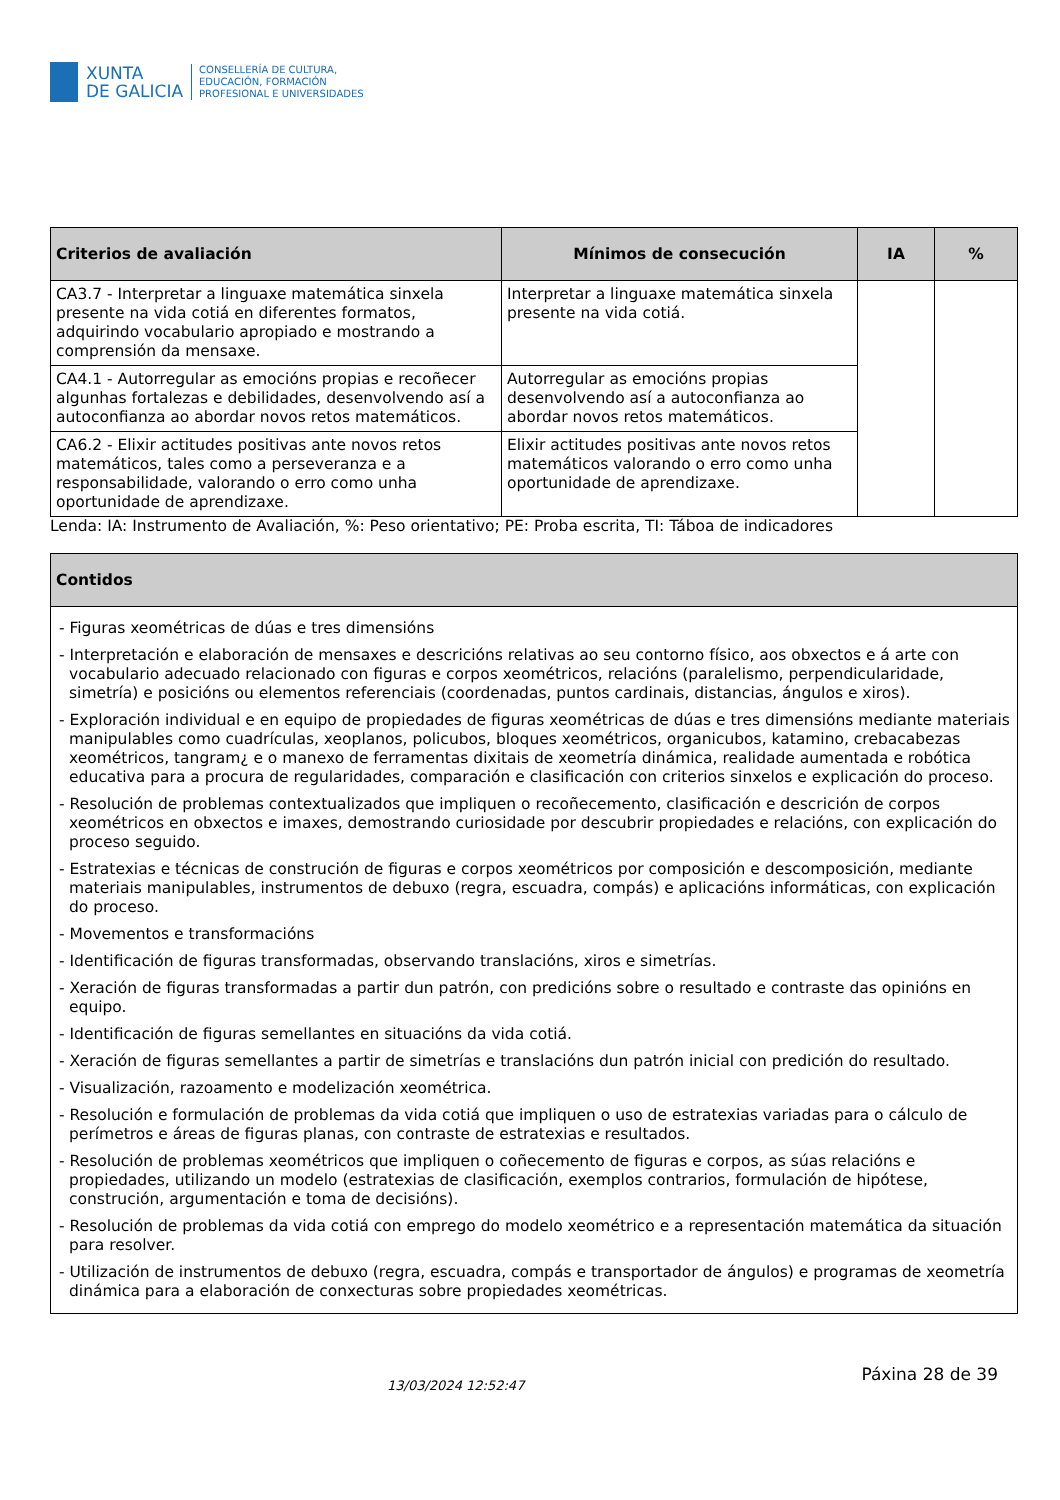XUNTA
DE GALICIA
CONSELLERÍA DE CULTURA,
EDUCACIÓN, FORMACIÓN
PROFESIONAL E UNIVERSIDADES
| Criterios de avaliación | Mínimos de consecución | IA | % |
| --- | --- | --- | --- |
| CA3.7 - Interpretar a linguaxe matemática sinxela presente na vida cotiá en diferentes formatos, adquirindo vocabulario apropiado e mostrando a comprensión da mensaxe. | Interpretar a linguaxe matemática sinxela presente na vida cotiá. | | |
| CA4.1 - Autorregular as emocións propias e recoñecer algunhas fortalezas e debilidades, desenvolvendo así a autoconfianza ao abordar novos retos matemáticos. | Autorregular as emocións propias desenvolvendo así a autoconfianza ao abordar novos retos matemáticos. | | |
| CA6.2 - Elixir actitudes positivas ante novos retos matemáticos, tales como a perseveranza e a responsabilidade, valorando o erro como unha oportunidade de aprendizaxe. | Elixir actitudes positivas ante novos retos matemáticos valorando o erro como unha oportunidade de aprendizaxe. | | |
Lenda: IA: Instrumento de Avaliación, %: Peso orientativo; PE: Proba escrita, TI: Táboa de indicadores
| Contidos |
| --- |
| - Figuras xeométricas de dúas e tres dimensións - Interpretación e elaboración de mensaxes e descricións relativas ao seu contorno físico, aos obxectos e á arte con vocabulario adecuado relacionado con figuras e corpos xeométricos, relacións (paralelismo, perpendicularidade, simetría) e posicións ou elementos referenciais (coordenadas, puntos cardinais, distancias, ángulos e xiros). - Exploración individual e en equipo de propiedades de figuras xeométricas de dúas e tres dimensións mediante materiais manipulables como cuadrículas, xeoplanos, policubos, bloques xeométricos, organicubos, katamino, crebacabezas xeométricos, tangram¿ e o manexo de ferramentas dixitais de xeometría dinámica, realidade aumentada e robótica educativa para a procura de regularidades, comparación e clasificación con criterios sinxelos e explicación do proceso. - Resolución de problemas contextualizados que impliquen o recoñecemento, clasificación e descrición de corpos xeométricos en obxectos e imaxes, demostrando curiosidade por descubrir propiedades e relacións, con explicación do proceso seguido. - Estratexias e técnicas de construción de figuras e corpos xeométricos por composición e descomposición, mediante materiais manipulables, instrumentos de debuxo (regra, escuadra, compás) e aplicacións informáticas, con explicación do proceso. - Movementos e transformacións - Identificación de figuras transformadas, observando translacións, xiros e simetrías. - Xeración de figuras transformadas a partir dun patrón, con predicións sobre o resultado e contraste das opinións en equipo. - Identificación de figuras semellantes en situacións da vida cotiá. - Xeración de figuras semellantes a partir de simetrías e translacións dun patrón inicial con predición do resultado. - Visualización, razoamento e modelización xeométrica. - Resolución e formulación de problemas da vida cotiá que impliquen o uso de estratexias variadas para o cálculo de perímetros e áreas de figuras planas, con contraste de estratexias e resultados. - Resolución de problemas xeométricos que impliquen o coñecemento de figuras e corpos, as súas relacións e propiedades, utilizando un modelo (estratexias de clasificación, exemplos contrarios, formulación de hipótese, construción, argumentación e toma de decisións). - Resolución de problemas da vida cotiá con emprego do modelo xeométrico e a representación matemática da situación para resolver. - Utilización de instrumentos de debuxo (regra, escuadra, compás e transportador de ángulos) e programas de xeometría dinámica para a elaboración de conxecturas sobre propiedades xeométricas. |
13/03/2024 12:52:47 Páxina 28 de 39